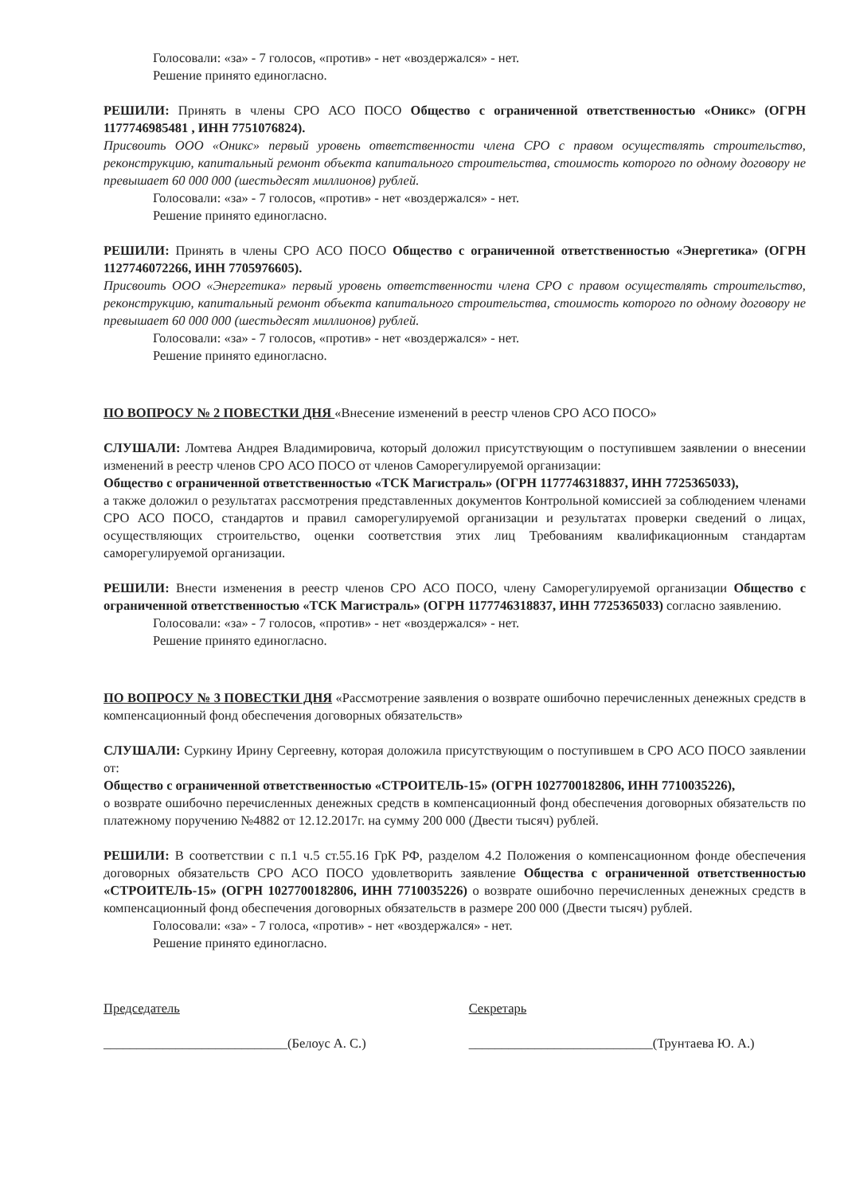Голосовали: «за» - 7 голосов, «против» - нет «воздержался» - нет.
Решение принято единогласно.
РЕШИЛИ: Принять в члены СРО АСО ПОСО Общество с ограниченной ответственностью «Оникс» (ОГРН 1177746985481 , ИНН 7751076824).
Присвоить ООО «Оникс» первый уровень ответственности члена СРО с правом осуществлять строительство, реконструкцию, капитальный ремонт объекта капитального строительства, стоимость которого по одному договору не превышает 60 000 000 (шестьдесят миллионов) рублей.
Голосовали: «за» - 7 голосов, «против» - нет «воздержался» - нет.
Решение принято единогласно.
РЕШИЛИ: Принять в члены СРО АСО ПОСО Общество с ограниченной ответственностью «Энергетика» (ОГРН 1127746072266, ИНН 7705976605).
Присвоить ООО «Энергетика» первый уровень ответственности члена СРО с правом осуществлять строительство, реконструкцию, капитальный ремонт объекта капитального строительства, стоимость которого по одному договору не превышает 60 000 000 (шестьдесят миллионов) рублей.
Голосовали: «за» - 7 голосов, «против» - нет «воздержался» - нет.
Решение принято единогласно.
ПО ВОПРОСУ № 2 ПОВЕСТКИ ДНЯ «Внесение изменений в реестр членов СРО АСО ПОСО»
СЛУШАЛИ: Ломтева Андрея Владимировича, который доложил присутствующим о поступившем заявлении о внесении изменений в реестр членов СРО АСО ПОСО от членов Саморегулируемой организации:
Общество с ограниченной ответственностью «ТСК Магистраль» (ОГРН 1177746318837, ИНН 7725365033),
а также доложил о результатах рассмотрения представленных документов Контрольной комиссией за соблюдением членами СРО АСО ПОСО, стандартов и правил саморегулируемой организации и результатах проверки сведений о лицах, осуществляющих строительство, оценки соответствия этих лиц Требованиям квалификационным стандартам саморегулируемой организации.
РЕШИЛИ: Внести изменения в реестр членов СРО АСО ПОСО, члену Саморегулируемой организации Общество с ограниченной ответственностью «ТСК Магистраль» (ОГРН 1177746318837, ИНН 7725365033) согласно заявлению.
Голосовали: «за» - 7 голосов, «против» - нет «воздержался» - нет.
Решение принято единогласно.
ПО ВОПРОСУ № 3 ПОВЕСТКИ ДНЯ «Рассмотрение заявления о возврате ошибочно перечисленных денежных средств в компенсационный фонд обеспечения договорных обязательств»
СЛУШАЛИ: Суркину Ирину Сергеевну, которая доложила присутствующим о поступившем в СРО АСО ПОСО заявлении от:
Общество с ограниченной ответственностью «СТРОИТЕЛЬ-15» (ОГРН 1027700182806, ИНН 7710035226),
о возврате ошибочно перечисленных денежных средств в компенсационный фонд обеспечения договорных обязательств по платежному поручению №4882 от 12.12.2017г. на сумму 200 000 (Двести тысяч) рублей.
РЕШИЛИ: В соответствии с п.1 ч.5 ст.55.16 ГрК РФ, разделом 4.2 Положения о компенсационном фонде обеспечения договорных обязательств СРО АСО ПОСО удовлетворить заявление Общества с ограниченной ответственностью «СТРОИТЕЛЬ-15» (ОГРН 1027700182806, ИНН 7710035226) о возврате ошибочно перечисленных денежных средств в компенсационный фонд обеспечения договорных обязательств в размере 200 000 (Двести тысяч) рублей.
Голосовали: «за» - 7 голоса, «против» - нет «воздержался» - нет.
Решение принято единогласно.
Председатель
____________________________(Белоус А. С.)
Секретарь
____________________________(Трунтаева Ю. А.)